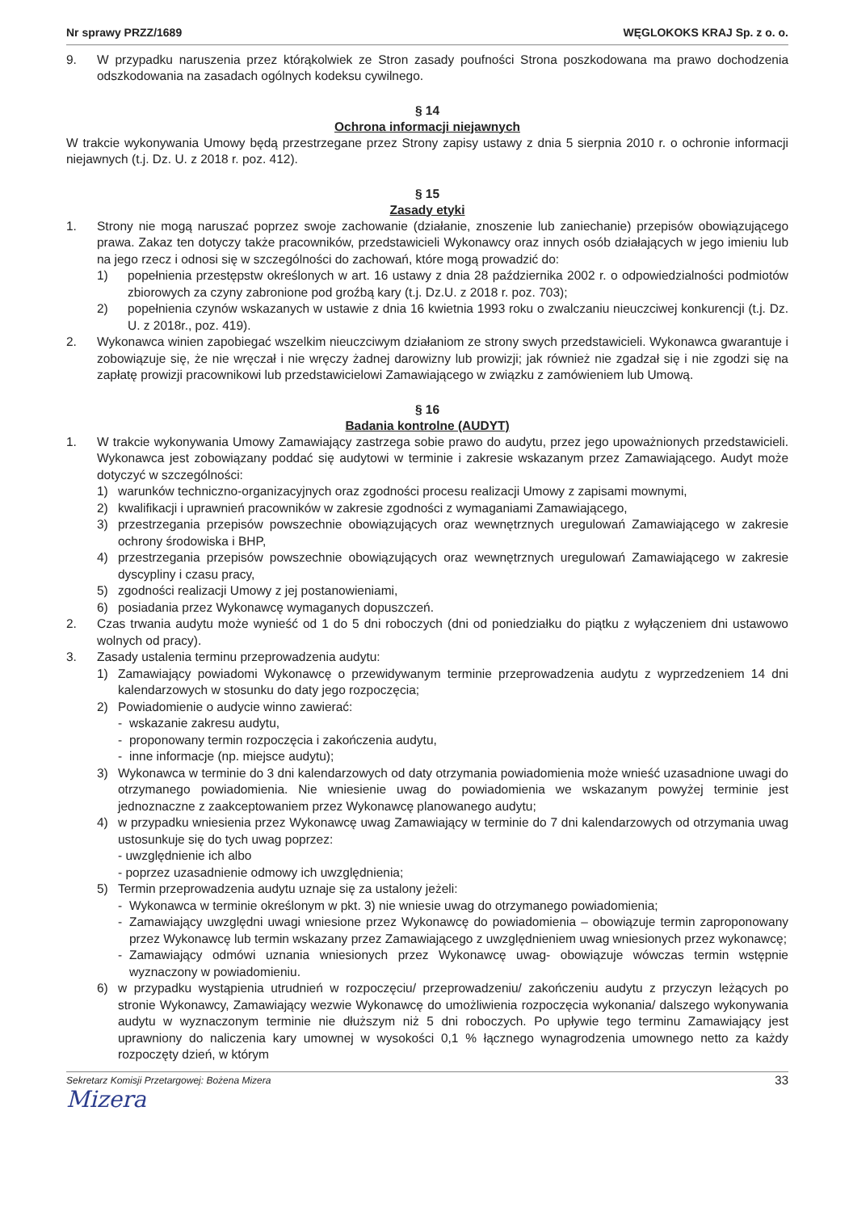Nr sprawy PRZZ/1689 WĘGLOKOKS KRAJ Sp. z o. o.
9. W przypadku naruszenia przez którąkolwiek ze Stron zasady poufności Strona poszkodowana ma prawo dochodzenia odszkodowania na zasadach ogólnych kodeksu cywilnego.
§ 14
Ochrona informacji niejawnych
W trakcie wykonywania Umowy będą przestrzegane przez Strony zapisy ustawy z dnia 5 sierpnia 2010 r. o ochronie informacji niejawnych (t.j. Dz. U. z 2018 r. poz. 412).
§ 15
Zasady etyki
1. Strony nie mogą naruszać poprzez swoje zachowanie (działanie, znoszenie lub zaniechanie) przepisów obowiązującego prawa. Zakaz ten dotyczy także pracowników, przedstawicieli Wykonawcy oraz innych osób działających w jego imieniu lub na jego rzecz i odnosi się w szczególności do zachowań, które mogą prowadzić do:
1) popełnienia przestępstw określonych w art. 16 ustawy z dnia 28 października 2002 r. o odpowiedzialności podmiotów zbiorowych za czyny zabronione pod groźbą kary (t.j. Dz.U. z 2018 r. poz. 703);
2) popełnienia czynów wskazanych w ustawie z dnia 16 kwietnia 1993 roku o zwalczaniu nieuczciwej konkurencji (t.j. Dz. U. z 2018r., poz. 419).
2. Wykonawca winien zapobiegać wszelkim nieuczciwym działaniom ze strony swych przedstawicieli. Wykonawca gwarantuje i zobowiązuje się, że nie wręczał i nie wręczy żadnej darowizny lub prowizji; jak również nie zgadzał się i nie zgodzi się na zapłatę prowizji pracownikowi lub przedstawicielowi Zamawiającego w związku z zamówieniem lub Umową.
§ 16
Badania kontrolne (AUDYT)
1. W trakcie wykonywania Umowy Zamawiający zastrzega sobie prawo do audytu, przez jego upoważnionych przedstawicieli. Wykonawca jest zobowiązany poddać się audytowi w terminie i zakresie wskazanym przez Zamawiającego. Audyt może dotyczyć w szczególności:
1) warunków techniczno-organizacyjnych oraz zgodności procesu realizacji Umowy z zapisami mownymi,
2) kwalifikacji i uprawnień pracowników w zakresie zgodności z wymaganiami Zamawiającego,
3) przestrzegania przepisów powszechnie obowiązujących oraz wewnętrznych uregulowań Zamawiającego w zakresie ochrony środowiska i BHP,
4) przestrzegania przepisów powszechnie obowiązujących oraz wewnętrznych uregulowań Zamawiającego w zakresie dyscypliny i czasu pracy,
5) zgodności realizacji Umowy z jej postanowieniami,
6) posiadania przez Wykonawcę wymaganych dopuszczeń.
2. Czas trwania audytu może wynieść od 1 do 5 dni roboczych (dni od poniedziałku do piątku z wyłączeniem dni ustawowo wolnych od pracy).
3. Zasady ustalenia terminu przeprowadzenia audytu:
1) Zamawiający powiadomi Wykonawcę o przewidywanym terminie przeprowadzenia audytu z wyprzedzeniem 14 dni kalendarzowych w stosunku do daty jego rozpoczęcia;
2) Powiadomienie o audycie winno zawierać:
- wskazanie zakresu audytu,
- proponowany termin rozpoczęcia i zakończenia audytu,
- inne informacje (np. miejsce audytu);
3) Wykonawca w terminie do 3 dni kalendarzowych od daty otrzymania powiadomienia może wnieść uzasadnione uwagi do otrzymanego powiadomienia. Nie wniesienie uwag do powiadomienia we wskazanym powyżej terminie jest jednoznaczne z zaakceptowaniem przez Wykonawcę planowanego audytu;
4) w przypadku wniesienia przez Wykonawcę uwag Zamawiający w terminie do 7 dni kalendarzowych od otrzymania uwag ustosunkuje się do tych uwag poprzez:
- uwzględnienie ich albo
- poprzez uzasadnienie odmowy ich uwzględnienia;
5) Termin przeprowadzenia audytu uznaje się za ustalony jeżeli:
- Wykonawca w terminie określonym w pkt. 3) nie wniesie uwag do otrzymanego powiadomienia;
- Zamawiający uwzględni uwagi wniesione przez Wykonawcę do powiadomienia – obowiązuje termin zaproponowany przez Wykonawcę lub termin wskazany przez Zamawiającego z uwzględnieniem uwag wniesionych przez wykonawcę;
- Zamawiający odmówi uznania wniesionych przez Wykonawcę uwag- obowiązuje wówczas termin wstępnie wyznaczony w powiadomieniu.
6) w przypadku wystąpienia utrudnień w rozpoczęciu/ przeprowadzeniu/ zakończeniu audytu z przyczyn leżących po stronie Wykonawcy, Zamawiający wezwie Wykonawcę do umożliwienia rozpoczęcia wykonania/ dalszego wykonywania audytu w wyznaczonym terminie nie dłuższym niż 5 dni roboczych. Po upływie tego terminu Zamawiający jest uprawniony do naliczenia kary umownej w wysokości 0,1 % łącznego wynagrodzenia umownego netto za każdy rozpoczęty dzień, w którym
Sekretarz Komisji Przetargowej: Bożena Mizera 33
Mizera